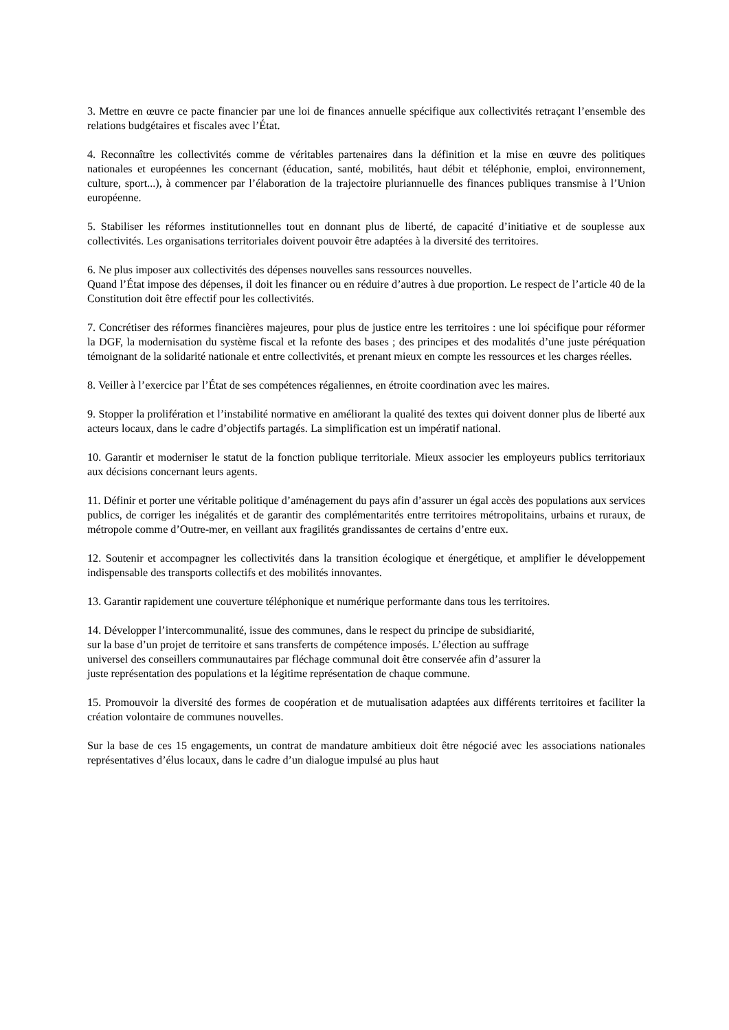3. Mettre en œuvre ce pacte financier par une loi de finances annuelle spécifique aux collectivités retraçant l’ensemble des relations budgétaires et fiscales avec l’État.
4. Reconnaître les collectivités comme de véritables partenaires dans la définition et la mise en œuvre des politiques nationales et européennes les concernant (éducation, santé, mobilités, haut débit et téléphonie, emploi, environnement, culture, sport...), à commencer par l’élaboration de la trajectoire pluriannuelle des finances publiques transmise à l’Union européenne.
5. Stabiliser les réformes institutionnelles tout en donnant plus de liberté, de capacité d’initiative et de souplesse aux collectivités. Les organisations territoriales doivent pouvoir être adaptées à la diversité des territoires.
6. Ne plus imposer aux collectivités des dépenses nouvelles sans ressources nouvelles.
Quand l’État impose des dépenses, il doit les financer ou en réduire d’autres à due proportion. Le respect de l’article 40 de la Constitution doit être effectif pour les collectivités.
7. Concrétiser des réformes financières majeures, pour plus de justice entre les territoires : une loi spécifique pour réformer la DGF, la modernisation du système fiscal et la refonte des bases ; des principes et des modalités d’une juste péréquation témoignant de la solidarité nationale et entre collectivités, et prenant mieux en compte les ressources et les charges réelles.
8. Veiller à l’exercice par l’État de ses compétences régaliennes, en étroite coordination avec les maires.
9. Stopper la prolifération et l’instabilité normative en améliorant la qualité des textes qui doivent donner plus de liberté aux acteurs locaux, dans le cadre d’objectifs partagés. La simplification est un impératif national.
10. Garantir et moderniser le statut de la fonction publique territoriale. Mieux associer les employeurs publics territoriaux aux décisions concernant leurs agents.
11. Définir et porter une véritable politique d’aménagement du pays afin d’assurer un égal accès des populations aux services publics, de corriger les inégalités et de garantir des complémentarités entre territoires métropolitains, urbains et ruraux, de métropole comme d’Outre-mer, en veillant aux fragilités grandissantes de certains d’entre eux.
12. Soutenir et accompagner les collectivités dans la transition écologique et énergétique, et amplifier le développement indispensable des transports collectifs et des mobilités innovantes.
13. Garantir rapidement une couverture téléphonique et numérique performante dans tous les territoires.
14. Développer l’intercommunalité, issue des communes, dans le respect du principe de subsidiarité,
sur la base d’un projet de territoire et sans transferts de compétence imposés. L’élection au suffrage
universel des conseillers communautaires par fléchage communal doit être conservée afin d’assurer la
juste représentation des populations et la légitime représentation de chaque commune.
15. Promouvoir la diversité des formes de coopération et de mutualisation adaptées aux différents territoires et faciliter la création volontaire de communes nouvelles.
Sur la base de ces 15 engagements, un contrat de mandature ambitieux doit être négocié avec les associations nationales représentatives d’élus locaux, dans le cadre d’un dialogue impulsé au plus haut